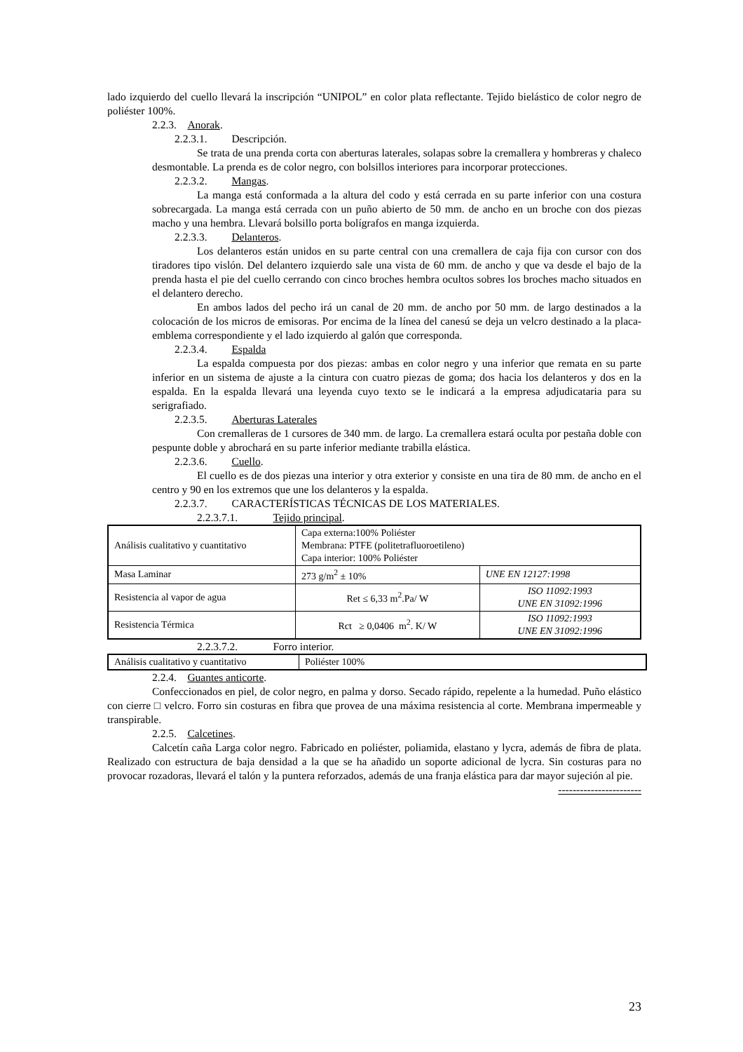lado izquierdo del cuello llevará la inscripción “UNIPOL” en color plata reflectante. Tejido bielástico de color negro de poliéster 100%.
2.2.3. Anorak.
2.2.3.1. Descripción.
Se trata de una prenda corta con aberturas laterales, solapas sobre la cremallera y hombreras y chaleco desmontable. La prenda es de color negro, con bolsillos interiores para incorporar protecciones.
2.2.3.2. Mangas.
La manga está conformada a la altura del codo y está cerrada en su parte inferior con una costura sobrecargada. La manga está cerrada con un puño abierto de 50 mm. de ancho en un broche con dos piezas macho y una hembra. Llevará bolsillo porta bolígrafos en manga izquierda.
2.2.3.3. Delanteros.
Los delanteros están unidos en su parte central con una cremallera de caja fija con cursor con dos tiradores tipo vislón. Del delantero izquierdo sale una vista de 60 mm. de ancho y que va desde el bajo de la prenda hasta el pie del cuello cerrando con cinco broches hembra ocultos sobres los broches macho situados en el delantero derecho.
En ambos lados del pecho irá un canal de 20 mm. de ancho por 50 mm. de largo destinados a la colocación de los micros de emisoras. Por encima de la línea del canesú se deja un velcro destinado a la placa-emblema correspondiente y el lado izquierdo al galón que corresponda.
2.2.3.4. Espalda
La espalda compuesta por dos piezas: ambas en color negro y una inferior que remata en su parte inferior en un sistema de ajuste a la cintura con cuatro piezas de goma; dos hacia los delanteros y dos en la espalda. En la espalda llevará una leyenda cuyo texto se le indicará a la empresa adjudicataria para su serigrafiado.
2.2.3.5. Aberturas Laterales
Con cremalleras de 1 cursores de 340 mm. de largo. La cremallera estará oculta por pestaña doble con pespunte doble y abrochará en su parte inferior mediante trabilla elástica.
2.2.3.6. Cuello.
El cuello es de dos piezas una interior y otra exterior y consiste en una tira de 80 mm. de ancho en el centro y 90 en los extremos que une los delanteros y la espalda.
2.2.3.7. CARACTERÍSTICAS TÉCNICAS DE LOS MATERIALES.
2.2.3.7.1. Tejido principal.
| Análisis cualitativo y cuantitativo | Capa externa:100% Poliéster Membrana: PTFE (politetrafluoroetileno) Capa interior: 100% Poliéster | |
| Masa Laminar | 273 g/m<sup>2</sup> ± 10% | UNE EN 12127:1998 |
| Resistencia al vapor de agua | Ret ≤ 6,33 m<sup>2</sup>.Pa/ W | ISO 11092:1993 UNE EN 31092:1996 |
| Resistencia Térmica | Rct ≥ 0,0406 m<sup>2</sup>. K/ W | ISO 11092:1993 UNE EN 31092:1996 |
2.2.3.7.2. Forro interior.
| Análisis cualitativo y cuantitativo | Poliéster 100% |
2.2.4. Guantes anticorte.
Confeccionados en piel, de color negro, en palma y dorso. Secado rápido, repelente a la humedad. Puño elástico con cierre □ velcro. Forro sin costuras en fibra que provea de una máxima resistencia al corte. Membrana impermeable y transpirable.
2.2.5. Calcetines.
Calcetín caña Larga color negro. Fabricado en poliéster, poliamida, elastano y lycra, además de fibra de plata. Realizado con estructura de baja densidad a la que se ha añadido un soporte adicional de lycra. Sin costuras para no provocar rozadoras, llevará el talón y la puntera reforzados, además de una franja elástica para dar mayor sujeción al pie.
-----------------------
23